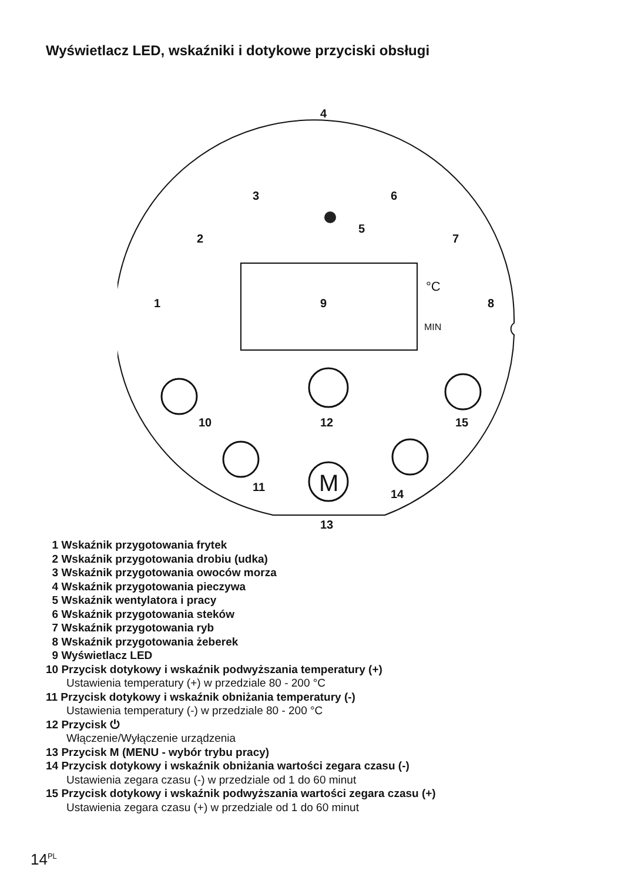Wyświetlacz LED, wskaźniki i dotykowe przyciski obsługi
4
3 6
5
2 7
1 9 8
°C
MIN
M
10 12 15
11
14
13
1 Wskaźnik przygotowania frytek
2 Wskaźnik przygotowania drobiu (udka)
3 Wskaźnik przygotowania owoców morza
4 Wskaźnik przygotowania pieczywa
5 Wskaźnik wentylatora i pracy
6 Wskaźnik przygotowania steków
7 Wskaźnik przygotowania ryb
8 Wskaźnik przygotowania żeberek
9 Wyświetlacz LED
10 Przycisk dotykowy i wskaźnik podwyższania temperatury (+)
Ustawienia temperatury (+) w przedziale 80 - 200 °C
11 Przycisk dotykowy i wskaźnik obniżania temperatury (-)
Ustawienia temperatury (-) w przedziale 80 - 200 °C
12 Przycisk ⏻
Włączenie/Wyłączenie urządzenia
13 Przycisk M (MENU - wybór trybu pracy)
14 Przycisk dotykowy i wskaźnik obniżania wartości zegara czasu (-)
Ustawienia zegara czasu (-) w przedziale od 1 do 60 minut
15 Przycisk dotykowy i wskaźnik podwyższania wartości zegara czasu (+)
Ustawienia zegara czasu (+) w przedziale od 1 do 60 minut
14<sup>PL</sup>